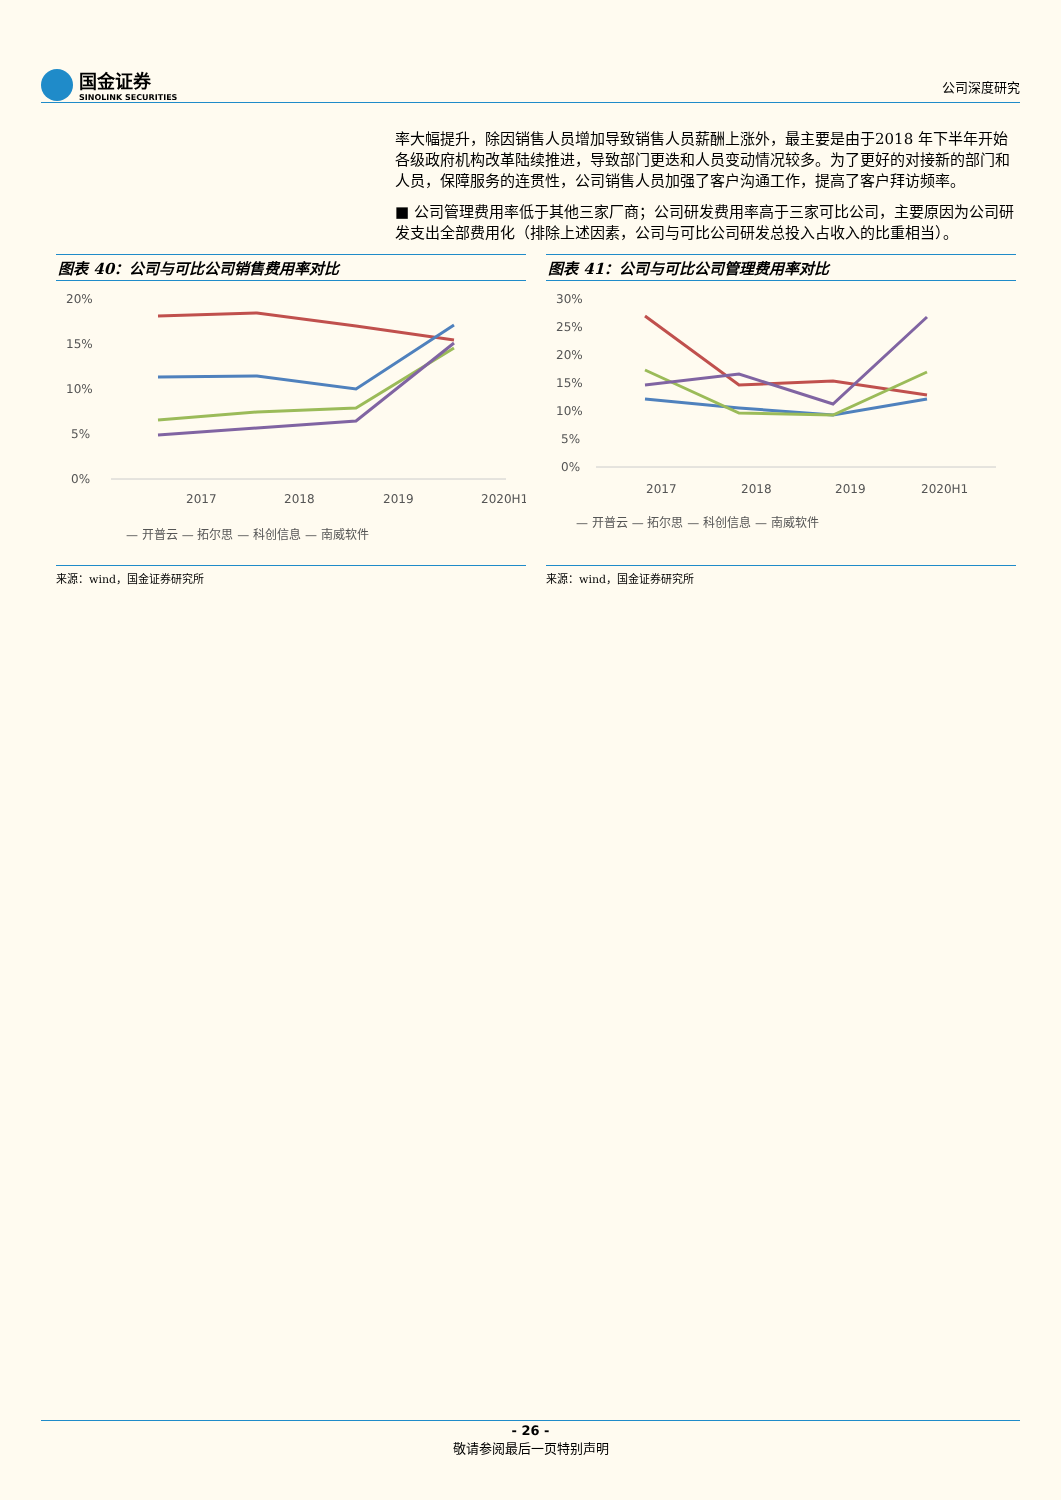国金证券
SINOLINK SECURITIES
公司深度研究
率大幅提升，除因销售人员增加导致销售人员薪酬上涨外，最主要是由于2018 年下半年开始各级政府机构改革陆续推进，导致部门更迭和人员变动情况较多。为了更好的对接新的部门和人员，保障服务的连贯性，公司销售人员加强了客户沟通工作，提高了客户拜访频率。
■ 公司管理费用率低于其他三家厂商；公司研发费用率高于三家可比公司，主要原因为公司研发支出全部费用化（排除上述因素，公司与可比公司研发总投入占收入的比重相当）。
图表 40：公司与可比公司销售费用率对比
20%
15%
10%
5%
0%
2017
2018
2019
2020H1
— 开普云 — 拓尔思 — 科创信息 — 南威软件
来源：wind，国金证券研究所
图表 41：公司与可比公司管理费用率对比
30%
25%
20%
15%
10%
5%
0%
2017
2018
2019
2020H1
— 开普云 — 拓尔思 — 科创信息 — 南威软件
来源：wind，国金证券研究所
- 26 -
敬请参阅最后一页特别声明